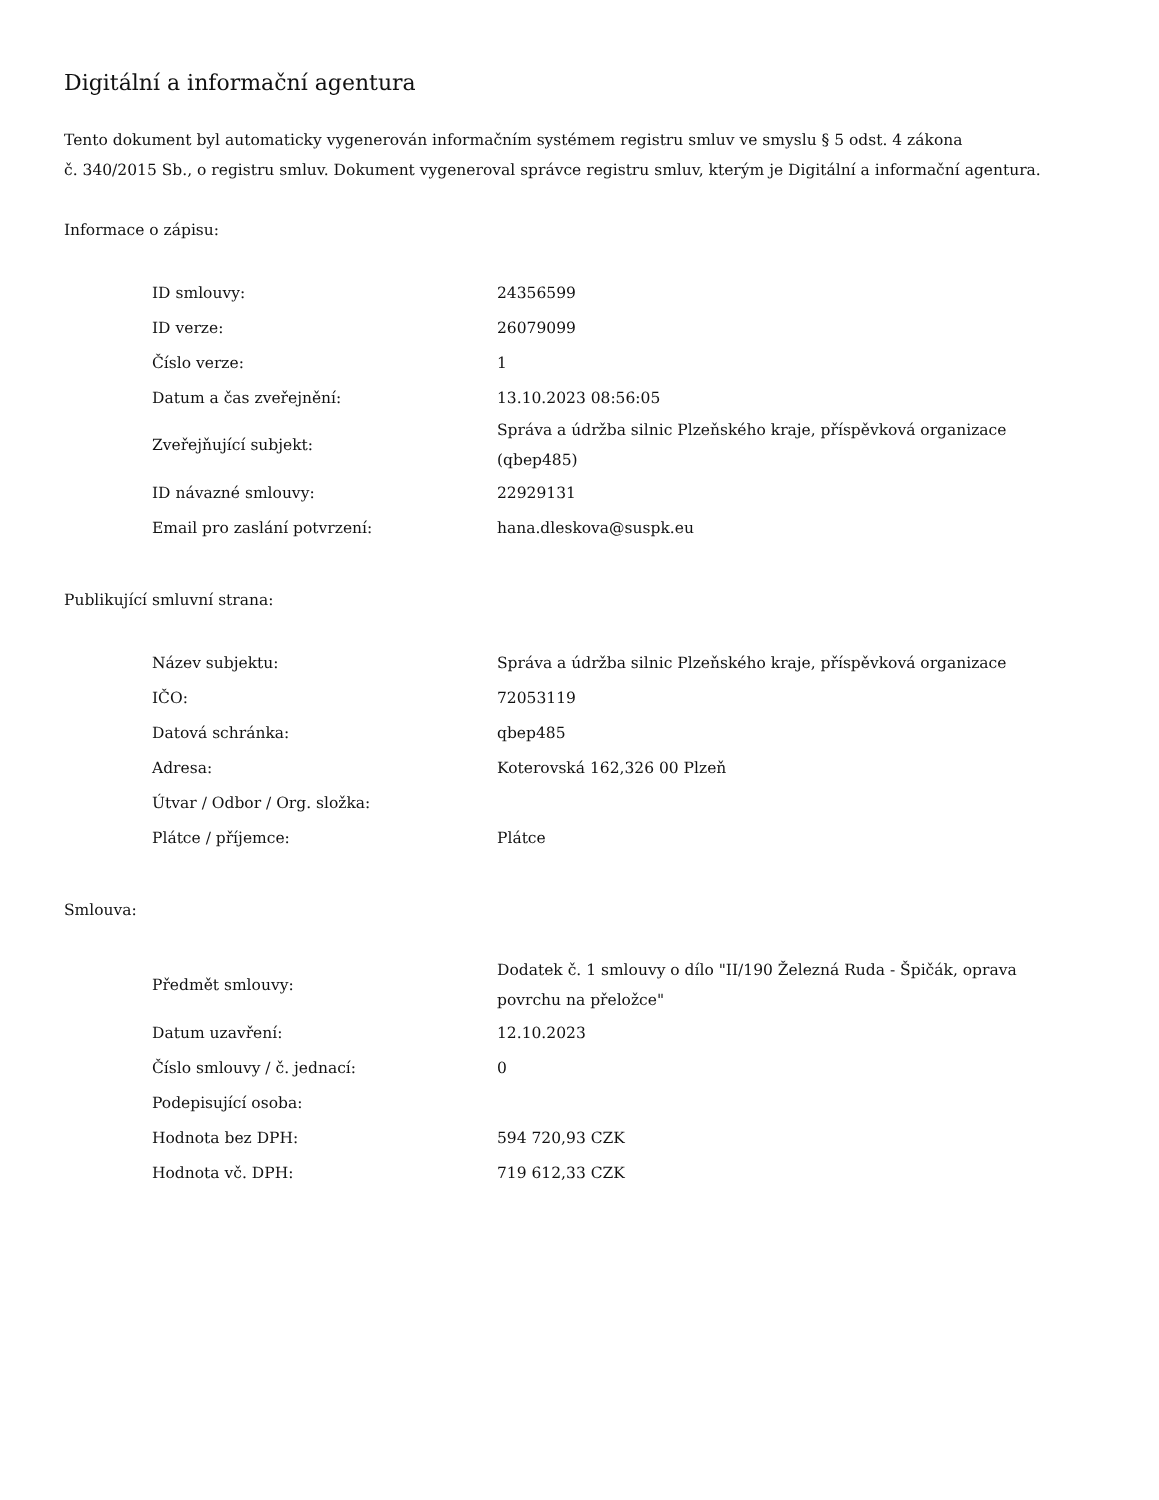Digitální a informační agentura
Tento dokument byl automaticky vygenerován informačním systémem registru smluv ve smyslu § 5 odst. 4 zákona
č. 340/2015 Sb., o registru smluv. Dokument vygeneroval správce registru smluv, kterým je Digitální a informační agentura.
Informace o zápisu:
| ID smlouvy: | 24356599 |
| ID verze: | 26079099 |
| Číslo verze: | 1 |
| Datum a čas zveřejnění: | 13.10.2023 08:56:05 |
| Zveřejňující subjekt: | Správa a údržba silnic Plzeňského kraje, příspěvková organizace (qbep485) |
| ID návazné smlouvy: | 22929131 |
| Email pro zaslání potvrzení: | hana.dleskova@suspk.eu |
Publikující smluvní strana:
| Název subjektu: | Správa a údržba silnic Plzeňského kraje, příspěvková organizace |
| IČO: | 72053119 |
| Datová schránka: | qbep485 |
| Adresa: | Koterovská 162,326 00 Plzeň |
| Útvar / Odbor / Org. složka: | |
| Plátce / příjemce: | Plátce |
Smlouva:
| Předmět smlouvy: | Dodatek č. 1 smlouvy o dílo "II/190 Železná Ruda - Špičák, oprava povrchu na přeložce" |
| Datum uzavření: | 12.10.2023 |
| Číslo smlouvy / č. jednací: | 0 |
| Podepisující osoba: | |
| Hodnota bez DPH: | 594 720,93 CZK |
| Hodnota vč. DPH: | 719 612,33 CZK |